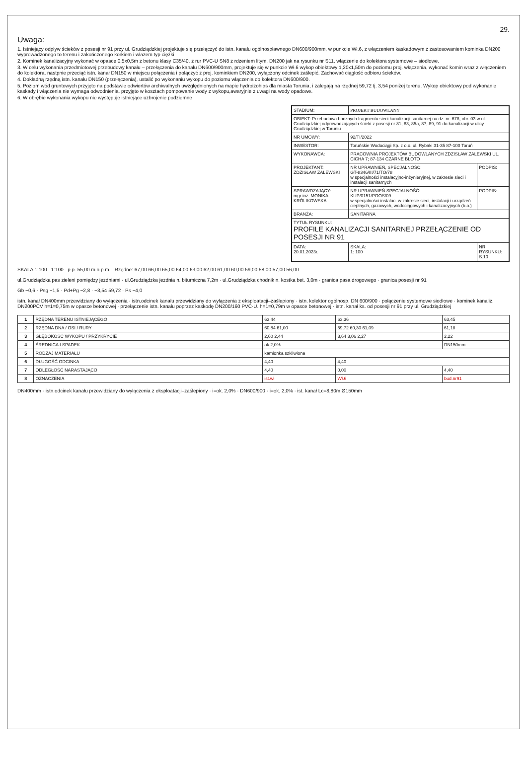29.
Uwaga:
1. Istniejący odpływ ścieków z posesji nr 91 przy ul. Grudziądzkiej projektuje się przełączyć do istn. kanału ogólnospławnego DN600/900mm, w punkcie Wł.6, z włączeniem kaskadowym z zastosowaniem kominka DN200 wyprowadzonego to terenu i zakończonego korkiem i włazem typ ciężki
2. Kominek kanalizacyjny wykonać w opasce 0,5x0,5m z betonu klasy C35/40, z rur PVC-U SN8 z rdzeniem litym, DN200 jak na rysunku nr S11, włączenie do kolektora systemowe – siodłowe.
3. W celu wykonania przedmiotowej przebudowy kanału – przełączenia do kanału DN600/900mm, projektuje się w punkcie Wł.6 wykop obiektowy 1,20x1,50m do poziomu proj. włączenia, wykonać komin wraz z włączeniem do kolektora, nastpnie przeciąć istn. kanał DN150 w miejscu połączenia i połączyć z proj. kominkiem DN200, wyłączony odcinek zaślepić. Zachować ciągłość odbioru ścieków.
4. Dokładną rzędną istn. kanału DN150 (przełączenia), ustalić po wykonaniu wykopu do poziomu włączenia do kolektora DN600/900.
5. Poziom wód gruntowych przyjęto na podstawie odwiertów archiwalnych uwzględnionych na mapie hydroizohips dla miasta Torunia, i zalegają na rzędnej 59,72 tj. 3,54 poniżej terenu. Wykop obiektowy pod wykonanie kaskady i włączenia nie wymaga odwodnienia. przyjęto w kosztach pompowanie wody z wykopu,awaryjnie z uwagi na wody opadowe.
6. W obrębie wykonania wykopu nie występuje istniejące uzbrojenie podziemne
| STADIUM: | PROJEKT BUDOWLANY | | |
| OBIEKT: Przebudowa bocznych fragmentu sieci kanalizacji sanitarnej na dz. nr. 678, obr. 03 w ul. Grudziądzkiej odprowadzających ścieki z posesji nr 81, 83, 85a, 87, 89, 91 do kanalizacji w ulicy Grudziądzkiej w Toruniu | | | |
| NR UMOWY: | 92/TI/2022 | | |
| INWESTOR: | Toruńskie Wodociągi Sp. z o.o. ul. Rybaki 31-35 87-100 Toruń | | |
| WYKONAWCA: | PRACOWNIA PROJEKTÓW BUDOWLANYCH ZDZISŁAW ZALEWSKI UL. CICHA 7; 87-134 CZARNE BŁOTO | | |
| PROJEKTANT: ZDZISŁAW ZALEWSKI | NR UPRAWNIEŃ, SPECJALNOŚĆ: GT-8346/III/71/TO/78 w specjalności instalacyjno-inżynieryjnej, w zakresie sieci i instalacji sanitarnych | | PODPIS: |
| SPRAWDZAJĄCY: mgr inż. MONIKA KRÓLIKOWSKA | NR UPRAWNIEŃ SPECJALNOŚĆ: KUP/0151/POOS/09 w specjalności instalac. w zakresie sieci, instalacji i urządzeń cieplnych, gazowych, wodociągowych i kanalizacyjnych (b.o.) | | PODPIS: |
| BRANŻA: | SANITARNA | | |
| TYTUŁ RYSUNKU: PROFILE KANALIZACJI SANITARNEJ PRZEŁĄCZENIE OD POSESJI NR 91 | | | |
| DATA: 20.01.2023r. | | SKALA: 1: 100 | NR RYSUNKU: S.10 |
SKALA 1:100 1:100 p.p. 55,00 m.n.p.m. Rzędne: 67,00 66,00 65,00 64,00 63,00 62,00 61,00 60,00 59,00 58,00 57,00 56,00
ul.Grudziądzka pas zieleni pomiędzy jezdniami · ul.Grudziądzka jezdnia n. bitumiczna 7,2m · ul.Grudziądzka chodnik n. kostka bet. 3,0m · granica pasa drogowego · granica posesji nr 91
Gb −0,6 · Psg −1,5 · Pd+Pg −2,8 · −3,54 59,72 · Ps −4,0
istn. kanał DN400mm przewidziany do wyłączenia · istn.odcinek kanału przewidziany do wyłączenia z eksploatacji–zaślepiony · istn. kolektor ogólnosp. DN 600/900 · połączenie systemowe siodłowe · kominek kanaliz. DN200PCV h=1=0,75m w opasce betonowej · przełączenie istn. kanału poprzez kaskodę DN200/160 PVC-U. h=1=0,79m w opasce betonowej · istn. kanał ks. od posesji nr 91 przy ul. Grudziądzkiej
| 1 | RZĘDNA TERENU ISTNIEJĄCEGO | 63,44 | 63,36 | 63,45 |
| 2 | RZĘDNA DNA / OSI / RURY | 60,84 61,00 | 59,72 60,30 61,09 | 61,18 |
| 3 | GŁĘBOKOŚĆ WYKOPU / PRZYKRYCIE | 2,60 2,44 | 3,64 3,06 2,27 | 2,22 |
| 4 | ŚREDNICA I SPADEK | ok.2,0% | | DN150mm |
| 5 | RODZAJ MATERIAŁU | kamionka szkliwiona | | |
| 6 | DŁUGOŚĆ ODCINKA | 4,40 | 4,40 | |
| 7 | ODLEGŁOŚĆ NARASTAJĄCO | 4,40 | 0,00 | 4,40 |
| 8 | OZNACZENIA | ist.wł. | Wł.6 | bud.nr91 |
DN400mm · istn.odcinek kanału przewidziany do wyłączenia z eksploatacji–zaślepiony · i=ok. 2,0% · DN600/900 · i=ok. 2,0% · ist. kanał Lc=8,80m Ø150mm